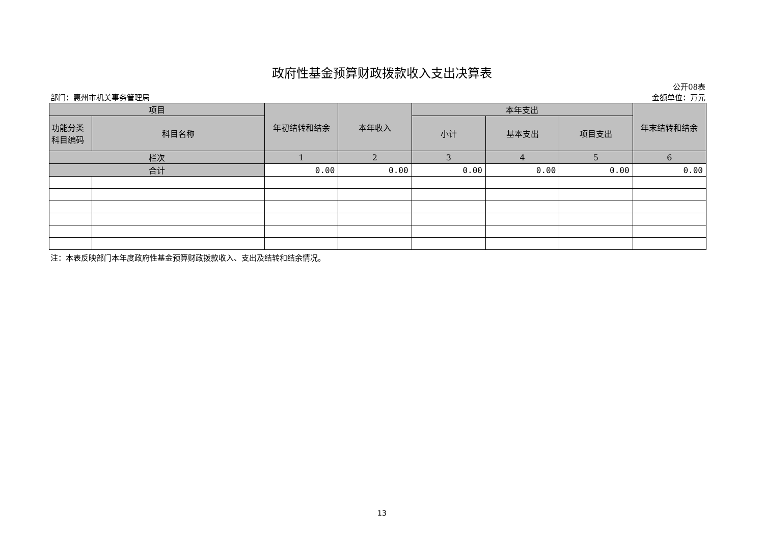政府性基金预算财政拨款收入支出决算表
公开08表
部门：惠州市机关事务管理局 金额单位：万元
| 项目 | | 年初结转和结余 | 本年收入 | 本年支出 | | | 年末结转和结余 |
| --- | --- | --- | --- | --- | --- | --- | --- |
| 功能分类 科目编码 | 科目名称 | | | 小计 | 基本支出 | 项目支出 | |
| 栏次 | | 1 | 2 | 3 | 4 | 5 | 6 |
| 合计 | | 0.00 | 0.00 | 0.00 | 0.00 | 0.00 | 0.00 |
注：本表反映部门本年度政府性基金预算财政拨款收入、支出及结转和结余情况。
13